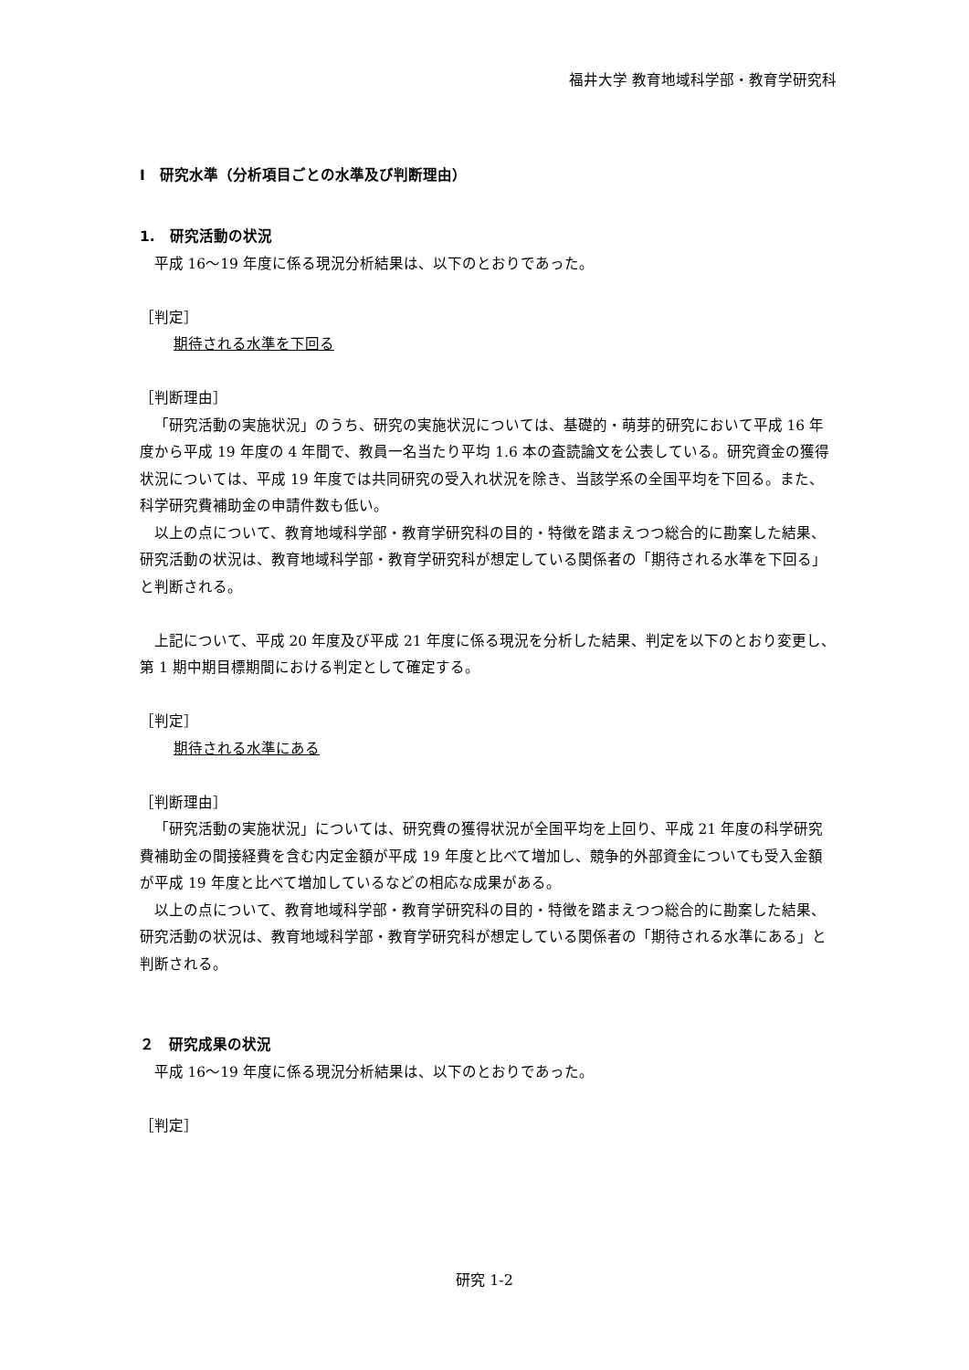福井大学 教育地域科学部・教育学研究科
Ⅰ　研究水準（分析項目ごとの水準及び判断理由）
1.　研究活動の状況
平成 16～19 年度に係る現況分析結果は、以下のとおりであった。
［判定］
期待される水準を下回る
［判断理由］
「研究活動の実施状況」のうち、研究の実施状況については、基礎的・萌芽的研究において平成 16 年度から平成 19 年度の 4 年間で、教員一名当たり平均 1.6 本の査読論文を公表している。研究資金の獲得状況については、平成 19 年度では共同研究の受入れ状況を除き、当該学系の全国平均を下回る。また、科学研究費補助金の申請件数も低い。
以上の点について、教育地域科学部・教育学研究科の目的・特徴を踏まえつつ総合的に勘案した結果、研究活動の状況は、教育地域科学部・教育学研究科が想定している関係者の「期待される水準を下回る」と判断される。
上記について、平成 20 年度及び平成 21 年度に係る現況を分析した結果、判定を以下のとおり変更し、第 1 期中期目標期間における判定として確定する。
［判定］
期待される水準にある
［判断理由］
「研究活動の実施状況」については、研究費の獲得状況が全国平均を上回り、平成 21 年度の科学研究費補助金の間接経費を含む内定金額が平成 19 年度と比べて増加し、競争的外部資金についても受入金額が平成 19 年度と比べて増加しているなどの相応な成果がある。
以上の点について、教育地域科学部・教育学研究科の目的・特徴を踏まえつつ総合的に勘案した結果、研究活動の状況は、教育地域科学部・教育学研究科が想定している関係者の「期待される水準にある」と判断される。
２　研究成果の状況
平成 16～19 年度に係る現況分析結果は、以下のとおりであった。
［判定］
研究 1-2